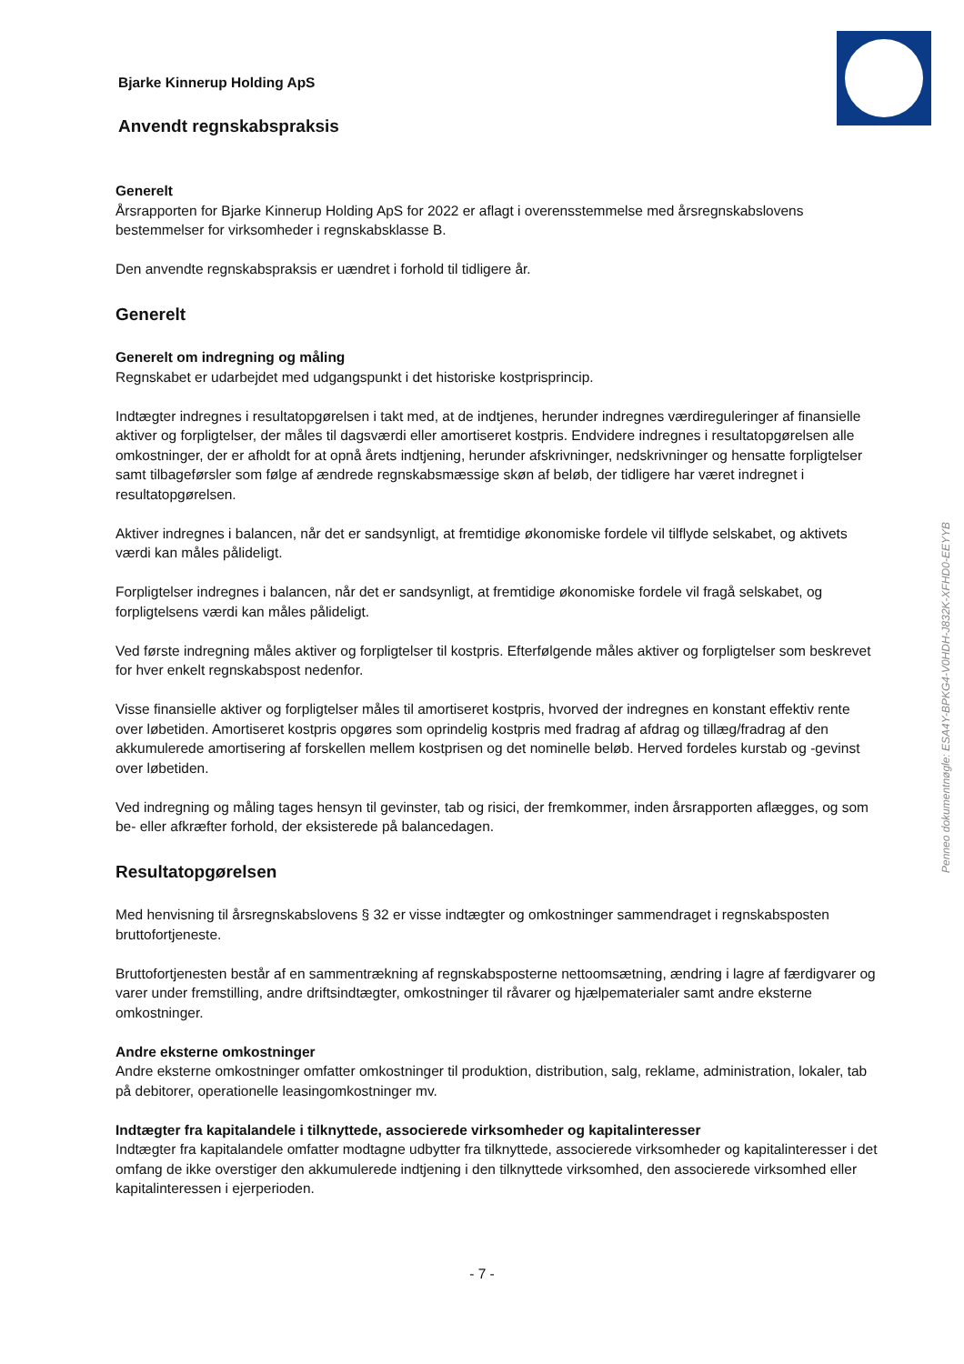Bjarke Kinnerup Holding ApS
Anvendt regnskabspraksis
Generelt
Årsrapporten for Bjarke Kinnerup Holding ApS for 2022 er aflagt i overensstemmelse med årsregnskabslovens bestemmelser for virksomheder i regnskabsklasse B.
Den anvendte regnskabspraksis er uændret i forhold til tidligere år.
Generelt
Generelt om indregning og måling
Regnskabet er udarbejdet med udgangspunkt i det historiske kostprisprincip.
Indtægter indregnes i resultatopgørelsen i takt med, at de indtjenes, herunder indregnes værdireguleringer af finansielle aktiver og forpligtelser, der måles til dagsværdi eller amortiseret kostpris. Endvidere indregnes i resultatopgørelsen alle omkostninger, der er afholdt for at opnå årets indtjening, herunder afskrivninger, nedskrivninger og hensatte forpligtelser samt tilbageførsler som følge af ændrede regnskabsmæssige skøn af beløb, der tidligere har været indregnet i resultatopgørelsen.
Aktiver indregnes i balancen, når det er sandsynligt, at fremtidige økonomiske fordele vil tilflyde selskabet, og aktivets værdi kan måles pålideligt.
Forpligtelser indregnes i balancen, når det er sandsynligt, at fremtidige økonomiske fordele vil fragå selskabet, og forpligtelsens værdi kan måles pålideligt.
Ved første indregning måles aktiver og forpligtelser til kostpris. Efterfølgende måles aktiver og forpligtelser som beskrevet for hver enkelt regnskabspost nedenfor.
Visse finansielle aktiver og forpligtelser måles til amortiseret kostpris, hvorved der indregnes en konstant effektiv rente over løbetiden. Amortiseret kostpris opgøres som oprindelig kostpris med fradrag af afdrag og tillæg/fradrag af den akkumulerede amortisering af forskellen mellem kostprisen og det nominelle beløb. Herved fordeles kurstab og -gevinst over løbetiden.
Ved indregning og måling tages hensyn til gevinster, tab og risici, der fremkommer, inden årsrapporten aflægges, og som be- eller afkræfter forhold, der eksisterede på balancedagen.
Resultatopgørelsen
Med henvisning til årsregnskabslovens § 32 er visse indtægter og omkostninger sammendraget i regnskabsposten bruttofortjeneste.
Bruttofortjenesten består af en sammentrækning af regnskabsposterne nettoomsætning, ændring i lagre af færdigvarer og varer under fremstilling, andre driftsindtægter, omkostninger til råvarer og hjælpematerialer samt andre eksterne omkostninger.
Andre eksterne omkostninger
Andre eksterne omkostninger omfatter omkostninger til produktion, distribution, salg, reklame, administration, lokaler, tab på debitorer, operationelle leasingomkostninger mv.
Indtægter fra kapitalandele i tilknyttede, associerede virksomheder og kapitalinteresser
Indtægter fra kapitalandele omfatter modtagne udbytter fra tilknyttede, associerede virksomheder og kapitalinteresser i det omfang de ikke overstiger den akkumulerede indtjening i den tilknyttede virksomhed, den associerede virksomhed eller kapitalinteressen i ejerperioden.
- 7 -
Penneo dokumentnøgle: ESA4Y-BPKG4-V0HDH-J832K-XFHD0-EEYYB